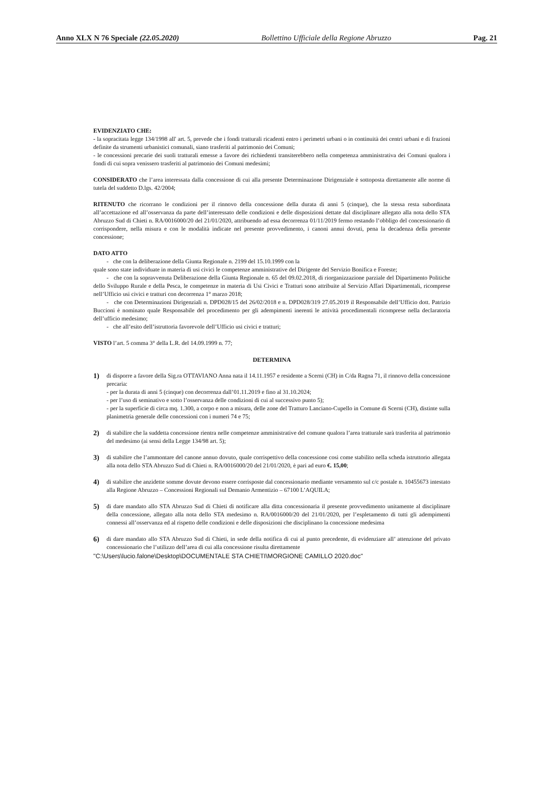Anno XLX N 76 Speciale (22.05.2020) Bollettino Ufficiale della Regione Abruzzo Pag. 21
EVIDENZIATO CHE:
- la sopracitata legge 134/1998 all' art. 5, prevede che i fondi tratturali ricadenti entro i perimetri urbani o in continuità dei centri urbani e di frazioni definite da strumenti urbanistici comunali, siano trasferiti al patrimonio dei Comuni;
- le concessioni precarie dei suoli tratturali emesse a favore dei richiedenti transiterebbero nella competenza amministrativa dei Comuni qualora i fondi di cui sopra venissero trasferiti al patrimonio dei Comuni medesimi;
CONSIDERATO che l’area interessata dalla concessione di cui alla presente Determinazione Dirigenziale è sottoposta direttamente alle norme di tutela del suddetto D.lgs. 42/2004;
RITENUTO che ricorrano le condizioni per il rinnovo della concessione della durata di anni 5 (cinque), che la stessa resta subordinata all’accettazione ed all’osservanza da parte dell’interessato delle condizioni e delle disposizioni dettate dal disciplinare allegato alla nota dello STA Abruzzo Sud di Chieti n. RA/0016000/20 del 21/01/2020, attribuendo ad essa decorrenza 01/11/2019 fermo restando l’obbligo del concessionario di corrispondere, nella misura e con le modalità indicate nel presente provvedimento, i canoni annui dovuti, pena la decadenza della presente concessione;
DATO ATTO
- che con la deliberazione della Giunta Regionale n. 2199 del 15.10.1999 con la
quale sono state individuate in materia di usi civici le competenze amministrative del Dirigente del Servizio Bonifica e Foreste;
- che con la sopravvenuta Deliberazione della Giunta Regionale n. 65 del 09.02.2018, di riorganizzazione parziale del Dipartimento Politiche dello Sviluppo Rurale e della Pesca, le competenze in materia di Usi Civici e Tratturi sono attribuite al Servizio Affari Dipartimentali, ricomprese nell’Ufficio usi civici e tratturi con decorrenza 1° marzo 2018;
- che con Determinazioni Dirigenziali n. DPD028/15 del 26/02/2018 e n. DPD028/319 27.05.2019 il Responsabile dell’Ufficio dott. Patrizio Buccioni è nominato quale Responsabile del procedimento per gli adempimenti inerenti le attività procedimentali ricomprese nella declaratoria dell’ufficio medesimo;
- che all’esito dell’istruttoria favorevole dell’Ufficio usi civici e tratturi;
VISTO l’art. 5 comma 3° della L.R. del 14.09.1999 n. 77;
DETERMINA
1)
di disporre a favore della Sig.ra OTTAVIANO Anna nata il 14.11.1957 e residente a Scerni (CH) in C/da Ragna 71, il rinnovo della concessione precaria:
- per la durata di anni 5 (cinque) con decorrenza dall’01.11.2019 e fino al 31.10.2024;
- per l’uso di seminativo e sotto l’osservanza delle condizioni di cui al successivo punto 5);
- per la superficie di circa mq. 1.300, a corpo e non a misura, delle zone del Tratturo Lanciano-Cupello in Comune di Scerni (CH), distinte sulla planimetria generale delle concessioni con i numeri 74 e 75;
2)
di stabilire che la suddetta concessione rientra nelle competenze amministrative del comune qualora l’area tratturale sarà trasferita al patrimonio del medesimo (ai sensi della Legge 134/98 art. 5);
3)
di stabilire che l’ammontare del canone annuo dovuto, quale corrispettivo della concessione così come stabilito nella scheda istruttorio allegata alla nota dello STA Abruzzo Sud di Chieti n. RA/0016000/20 del 21/01/2020, è pari ad euro €. 15,00;
4)
di stabilire che anzidette somme dovute devono essere corrisposte dal concessionario mediante versamento sul c/c postale n. 10455673 intestato alla Regione Abruzzo – Concessioni Regionali sul Demanio Armentizio – 67100 L’AQUILA;
5)
di dare mandato allo STA Abruzzo Sud di Chieti di notificare alla ditta concessionaria il presente provvedimento unitamente al disciplinare della concessione, allegato alla nota dello STA medesimo n. RA/0016000/20 del 21/01/2020, per l’espletamento di tutti gli adempimenti connessi all’osservanza ed al rispetto delle condizioni e delle disposizioni che disciplinano la concessione medesima
6)
di dare mandato allo STA Abruzzo Sud di Chieti, in sede della notifica di cui al punto precedente, di evidenziare all’ attenzione del privato concessionario che l’utilizzo dell’area di cui alla concessione risulta direttamente
"C:\Users\lucio.falone\Desktop\DOCUMENTALE STA CHIETI\MORGIONE CAMILLO 2020.doc"